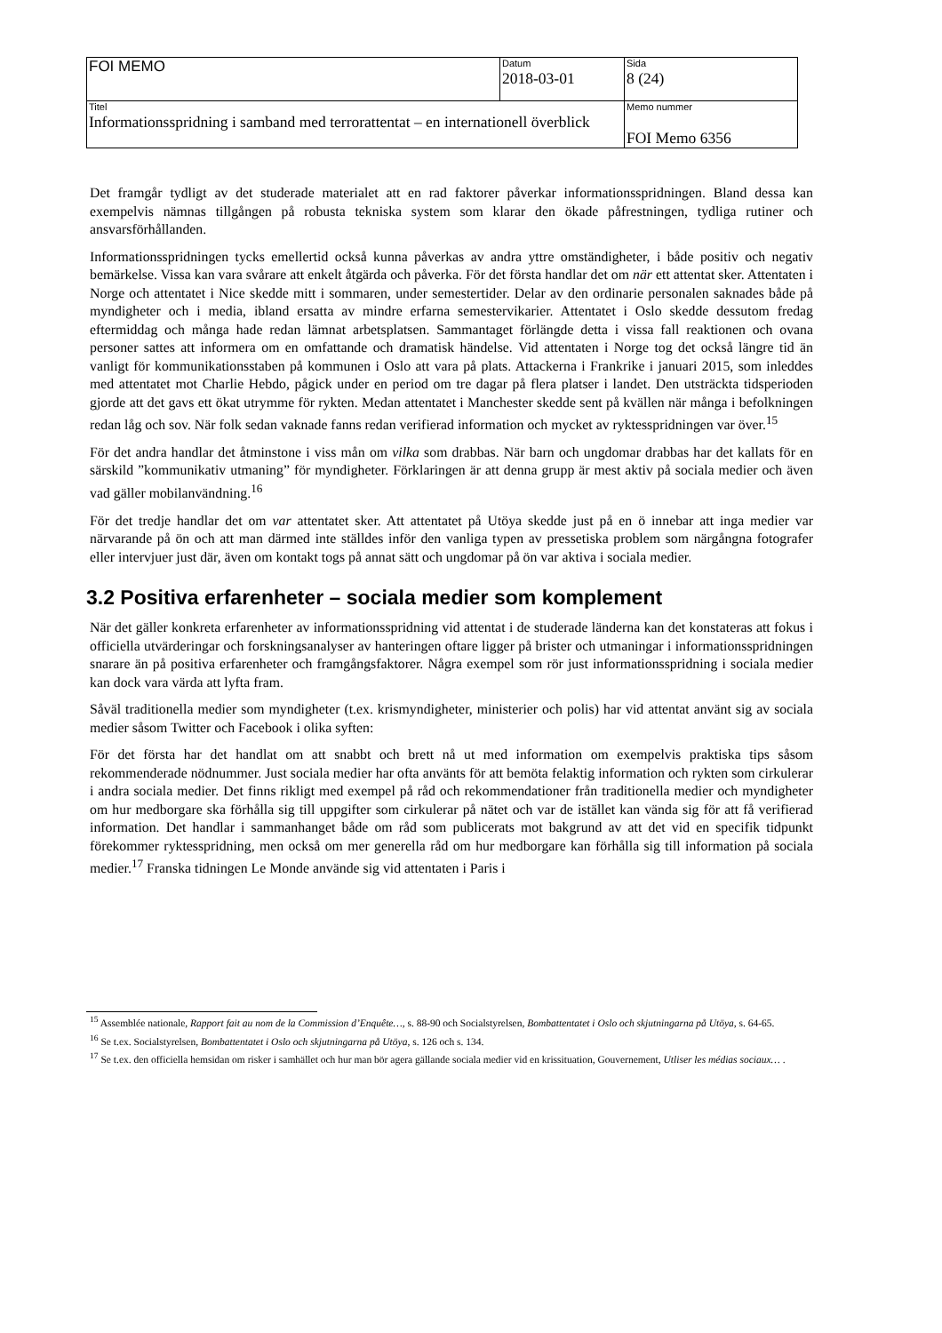| FOI MEMO | Datum 2018-03-01 | Sida 8 (24) |
| Titel Informationsspridning i samband med terrorattentat – en internationell överblick | | Memo nummer FOI Memo 6356 |
Det framgår tydligt av det studerade materialet att en rad faktorer påverkar informationsspridningen. Bland dessa kan exempelvis nämnas tillgången på robusta tekniska system som klarar den ökade påfrestningen, tydliga rutiner och ansvarsförhållanden.
Informationsspridningen tycks emellertid också kunna påverkas av andra yttre omständigheter, i både positiv och negativ bemärkelse. Vissa kan vara svårare att enkelt åtgärda och påverka. För det första handlar det om när ett attentat sker. Attentaten i Norge och attentatet i Nice skedde mitt i sommaren, under semestertider. Delar av den ordinarie personalen saknades både på myndigheter och i media, ibland ersatta av mindre erfarna semestervikarier. Attentatet i Oslo skedde dessutom fredag eftermiddag och många hade redan lämnat arbetsplatsen. Sammantaget förlängde detta i vissa fall reaktionen och ovana personer sattes att informera om en omfattande och dramatisk händelse. Vid attentaten i Norge tog det också längre tid än vanligt för kommunikationsstaben på kommunen i Oslo att vara på plats. Attackerna i Frankrike i januari 2015, som inleddes med attentatet mot Charlie Hebdo, pågick under en period om tre dagar på flera platser i landet. Den utsträckta tidsperioden gjorde att det gavs ett ökat utrymme för rykten. Medan attentatet i Manchester skedde sent på kvällen när många i befolkningen redan låg och sov. När folk sedan vaknade fanns redan verifierad information och mycket av ryktesspridningen var över.<sup>15</sup>
För det andra handlar det åtminstone i viss mån om vilka som drabbas. När barn och ungdomar drabbas har det kallats för en särskild ”kommunikativ utmaning” för myndigheter. Förklaringen är att denna grupp är mest aktiv på sociala medier och även vad gäller mobilanvändning.<sup>16</sup>
För det tredje handlar det om var attentatet sker. Att attentatet på Utöya skedde just på en ö innebar att inga medier var närvarande på ön och att man därmed inte ställdes inför den vanliga typen av pressetiska problem som närgångna fotografer eller intervjuer just där, även om kontakt togs på annat sätt och ungdomar på ön var aktiva i sociala medier.
3.2 Positiva erfarenheter – sociala medier som komplement
När det gäller konkreta erfarenheter av informationsspridning vid attentat i de studerade länderna kan det konstateras att fokus i officiella utvärderingar och forskningsanalyser av hanteringen oftare ligger på brister och utmaningar i informationsspridningen snarare än på positiva erfarenheter och framgångsfaktorer. Några exempel som rör just informationsspridning i sociala medier kan dock vara värda att lyfta fram.
Såväl traditionella medier som myndigheter (t.ex. krismyndigheter, ministerier och polis) har vid attentat använt sig av sociala medier såsom Twitter och Facebook i olika syften:
För det första har det handlat om att snabbt och brett nå ut med information om exempelvis praktiska tips såsom rekommenderade nödnummer. Just sociala medier har ofta använts för att bemöta felaktig information och rykten som cirkulerar i andra sociala medier. Det finns rikligt med exempel på råd och rekommendationer från traditionella medier och myndigheter om hur medborgare ska förhålla sig till uppgifter som cirkulerar på nätet och var de istället kan vända sig för att få verifierad information. Det handlar i sammanhanget både om råd som publicerats mot bakgrund av att det vid en specifik tidpunkt förekommer ryktesspridning, men också om mer generella råd om hur medborgare kan förhålla sig till information på sociala medier.<sup>17</sup> Franska tidningen Le Monde använde sig vid attentaten i Paris i
<sup>15</sup> Assemblée nationale, Rapport fait au nom de la Commission d’Enquête…, s. 88-90 och Socialstyrelsen, Bombattentatet i Oslo och skjutningarna på Utöya, s. 64-65.
<sup>16</sup> Se t.ex. Socialstyrelsen, Bombattentatet i Oslo och skjutningarna på Utöya, s. 126 och s. 134.
<sup>17</sup> Se t.ex. den officiella hemsidan om risker i samhället och hur man bör agera gällande sociala medier vid en krissituation, Gouvernement, Utliser les médias sociaux… .